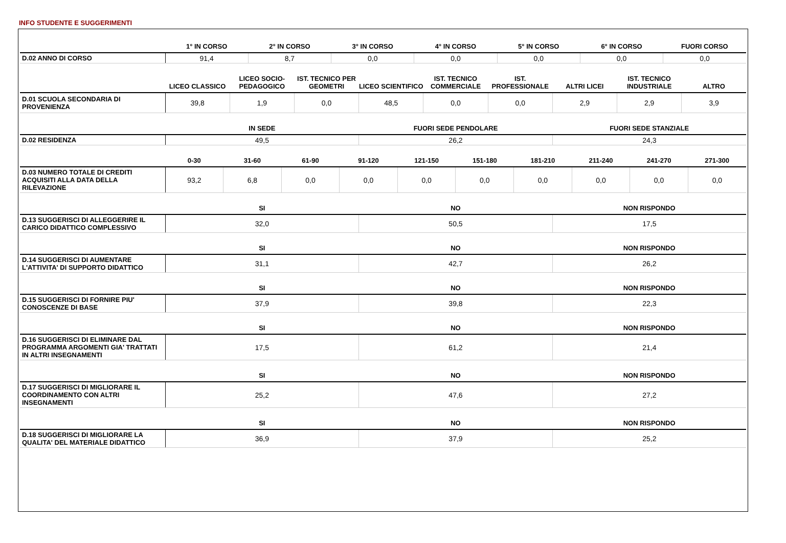INFO STUDENTE E SUGGERIMENTI
| | 1° IN CORSO | 2° IN CORSO | 3° IN CORSO | 4° IN CORSO | 5° IN CORSO | 6° IN CORSO | FUORI CORSO |
| --- | --- | --- | --- | --- | --- | --- | --- |
| D.02 ANNO DI CORSO | 91,4 | 8,7 | 0,0 | 0,0 | 0,0 | 0,0 | 0,0 |
| | LICEO CLASSICO | LICEO SOCIO-PEDAGOGICO | IST. TECNICO PER GEOMETRI | LICEO SCIENTIFICO | IST. TECNICO COMMERCIALE | IST. PROFESSIONALE | ALTRI LICEI | IST. TECNICO INDUSTRIALE | ALTRO |
| --- | --- | --- | --- | --- | --- | --- | --- | --- | --- |
| D.01 SCUOLA SECONDARIA DI PROVENIENZA | 39,8 | 1,9 | 0,0 | 48,5 | 0,0 | 0,0 | 2,9 | 2,9 | 3,9 |
| | IN SEDE | FUORI SEDE PENDOLARE | FUORI SEDE STANZIALE |
| --- | --- | --- | --- |
| D.02 RESIDENZA | 49,5 | 26,2 | 24,3 |
| | 0-30 | 31-60 | 61-90 | 91-120 | 121-150 | 151-180 | 181-210 | 211-240 | 241-270 | 271-300 |
| --- | --- | --- | --- | --- | --- | --- | --- | --- | --- | --- |
| D.03 NUMERO TOTALE DI CREDITI ACQUISITI ALLA DATA DELLA RILEVAZIONE | 93,2 | 6,8 | 0,0 | 0,0 | 0,0 | 0,0 | 0,0 | 0,0 | 0,0 | 0,0 |
| | SI | NO | NON RISPONDO |
| --- | --- | --- | --- |
| D.13 SUGGERISCI DI ALLEGGERIRE IL CARICO DIDATTICO COMPLESSIVO | 32,0 | 50,5 | 17,5 |
| | SI | NO | NON RISPONDO |
| --- | --- | --- | --- |
| D.14 SUGGERISCI DI AUMENTARE L'ATTIVITA' DI SUPPORTO DIDATTICO | 31,1 | 42,7 | 26,2 |
| | SI | NO | NON RISPONDO |
| --- | --- | --- | --- |
| D.15 SUGGERISCI DI FORNIRE PIU' CONOSCENZE DI BASE | 37,9 | 39,8 | 22,3 |
| | SI | NO | NON RISPONDO |
| --- | --- | --- | --- |
| D.16 SUGGERISCI DI ELIMINARE DAL PROGRAMMA ARGOMENTI GIA' TRATTATI IN ALTRI INSEGNAMENTI | 17,5 | 61,2 | 21,4 |
| | SI | NO | NON RISPONDO |
| --- | --- | --- | --- |
| D.17 SUGGERISCI DI MIGLIORARE IL COORDINAMENTO CON ALTRI INSEGNAMENTI | 25,2 | 47,6 | 27,2 |
| | SI | NO | NON RISPONDO |
| --- | --- | --- | --- |
| D.18 SUGGERISCI DI MIGLIORARE LA QUALITA' DEL MATERIALE DIDATTICO | 36,9 | 37,9 | 25,2 |